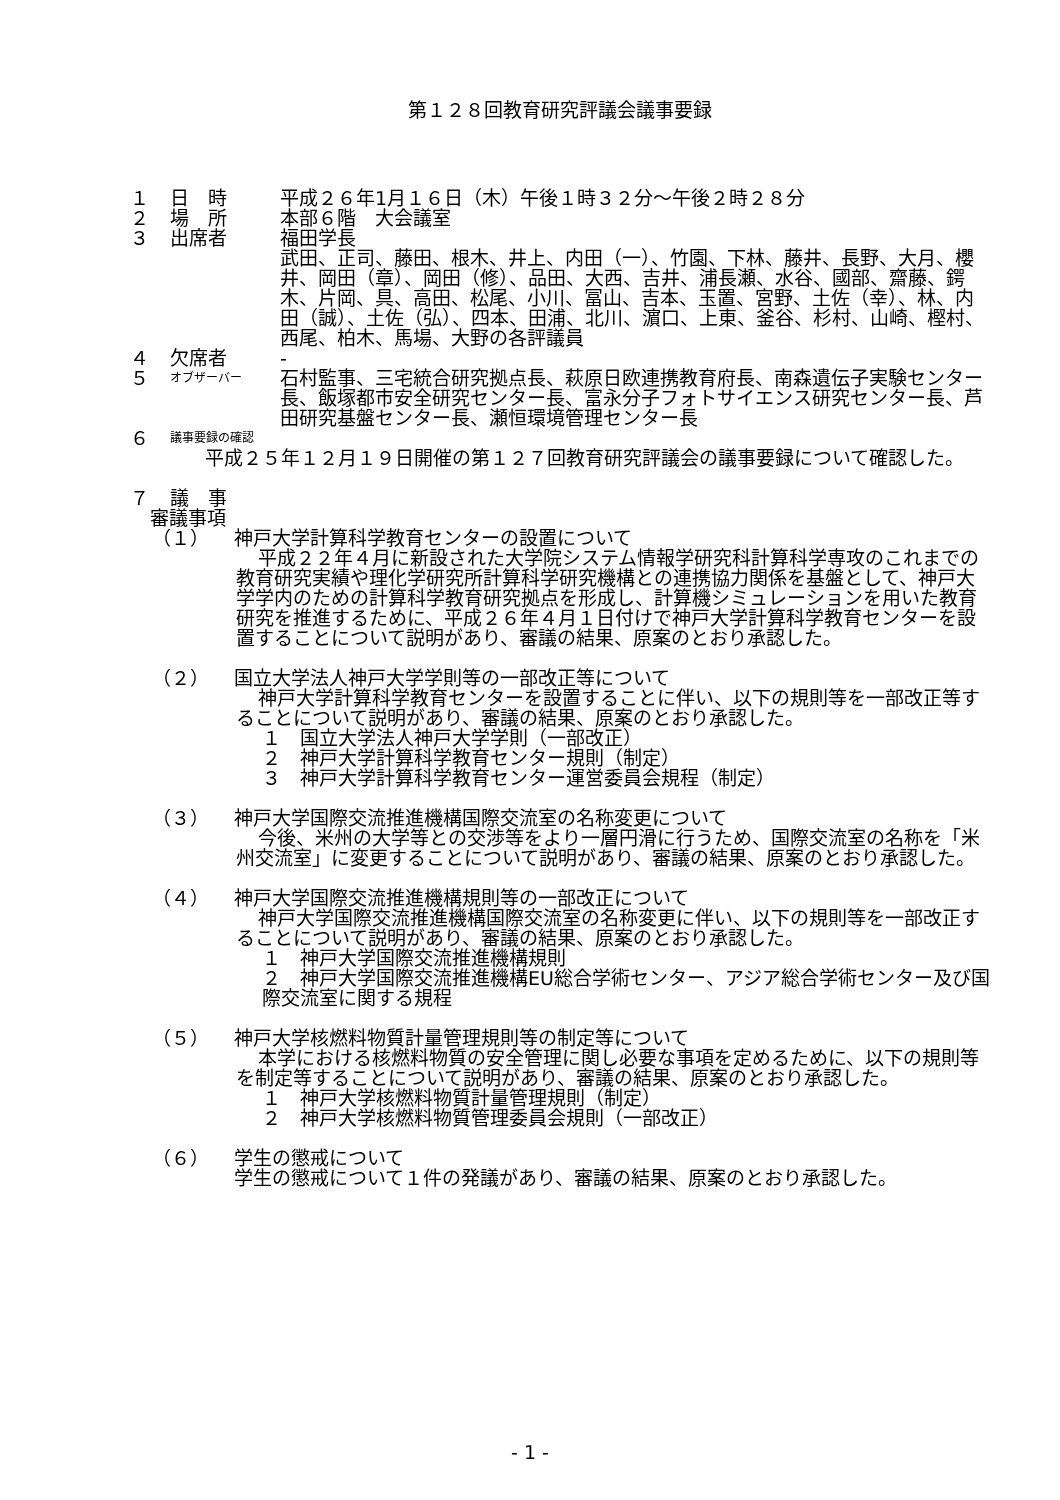第１２８回教育研究評議会議事要録
１ 日　時 平成２６年1月１６日（木）午後１時３２分～午後２時２８分
２ 場　所 本部６階　大会議室
３ 出席者 福田学長
武田、正司、藤田、根木、井上、内田（一）、竹園、下林、藤井、長野、大月、櫻井、岡田（章）、岡田（修）、品田、大西、吉井、浦長瀬、水谷、國部、齋藤、鍔木、片岡、具、高田、松尾、小川、冨山、吉本、玉置、宮野、土佐（幸）、林、内田（誠）、土佐（弘）、四本、田浦、北川、濵口、上東、釜谷、杉村、山崎、樫村、西尾、柏木、馬場、大野の各評議員
４ 欠席者 -
５ オブザーバー 石村監事、三宅統合研究拠点長、萩原日欧連携教育府長、南森遺伝子実験センター長、飯塚都市安全研究センター長、富永分子フォトサイエンス研究センター長、芦田研究基盤センター長、瀬恒環境管理センター長
６ 議事要録の確認
平成２５年１２月１９日開催の第１２７回教育研究評議会の議事要録について確認した。
７ 議　事
審議事項
（１） 神戸大学計算科学教育センターの設置について
平成２２年４月に新設された大学院システム情報学研究科計算科学専攻のこれまでの教育研究実績や理化学研究所計算科学研究機構との連携協力関係を基盤として、神戸大学学内のための計算科学教育研究拠点を形成し、計算機シミュレーションを用いた教育研究を推進するために、平成２６年４月１日付けで神戸大学計算科学教育センターを設置することについて説明があり、審議の結果、原案のとおり承認した。
（２） 国立大学法人神戸大学学則等の一部改正等について
神戸大学計算科学教育センターを設置することに伴い、以下の規則等を一部改正等することについて説明があり、審議の結果、原案のとおり承認した。
１　国立大学法人神戸大学学則（一部改正）
２　神戸大学計算科学教育センター規則（制定）
３　神戸大学計算科学教育センター運営委員会規程（制定）
（３） 神戸大学国際交流推進機構国際交流室の名称変更について
今後、米州の大学等との交渉等をより一層円滑に行うため、国際交流室の名称を「米州交流室」に変更することについて説明があり、審議の結果、原案のとおり承認した。
（４） 神戸大学国際交流推進機構規則等の一部改正について
神戸大学国際交流推進機構国際交流室の名称変更に伴い、以下の規則等を一部改正することについて説明があり、審議の結果、原案のとおり承認した。
１　神戸大学国際交流推進機構規則
２　神戸大学国際交流推進機構EU総合学術センター、アジア総合学術センター及び国際交流室に関する規程
（５） 神戸大学核燃料物質計量管理規則等の制定等について
本学における核燃料物質の安全管理に関し必要な事項を定めるために、以下の規則等を制定等することについて説明があり、審議の結果、原案のとおり承認した。
１　神戸大学核燃料物質計量管理規則（制定）
２　神戸大学核燃料物質管理委員会規則（一部改正）
（６） 学生の懲戒について
学生の懲戒について１件の発議があり、審議の結果、原案のとおり承認した。
- 1 -